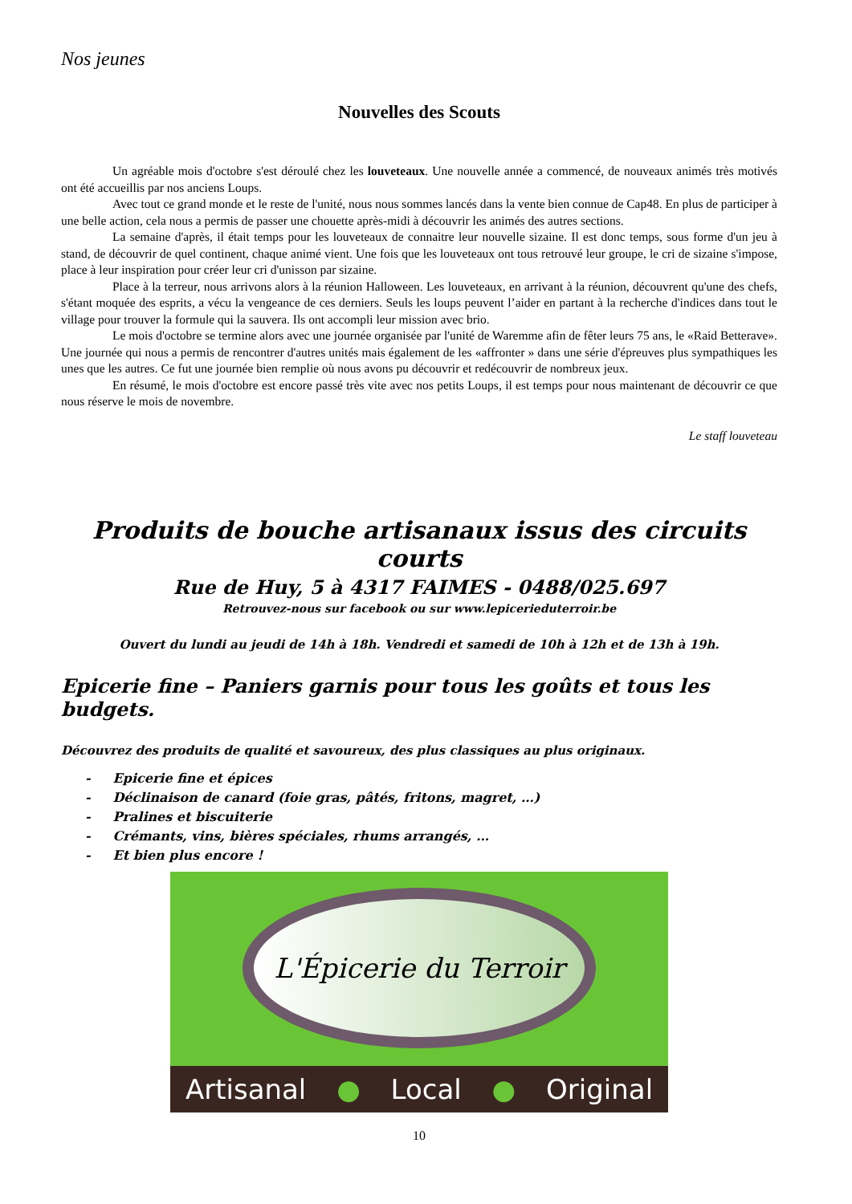Nos jeunes
Nouvelles des Scouts
Un agréable mois d'octobre s'est déroulé chez les louveteaux. Une nouvelle année a commencé, de nouveaux animés très motivés ont été accueillis par nos anciens Loups.
Avec tout ce grand monde et le reste de l'unité, nous nous sommes lancés dans la vente bien connue de Cap48. En plus de participer à une belle action, cela nous a permis de passer une chouette après-midi à découvrir les animés des autres sections.
La semaine d'après, il était temps pour les louveteaux de connaitre leur nouvelle sizaine. Il est donc temps, sous forme d'un jeu à stand, de découvrir de quel continent, chaque animé vient. Une fois que les louveteaux ont tous retrouvé leur groupe, le cri de sizaine s'impose, place à leur inspiration pour créer leur cri d'unisson par sizaine.
Place à la terreur, nous arrivons alors à la réunion Halloween. Les louveteaux, en arrivant à la réunion, découvrent qu'une des chefs, s'étant moquée des esprits, a vécu la vengeance de ces derniers. Seuls les loups peuvent l’aider en partant à la recherche d'indices dans tout le village pour trouver la formule qui la sauvera. Ils ont accompli leur mission avec brio.
Le mois d'octobre se termine alors avec une journée organisée par l'unité de Waremme afin de fêter leurs 75 ans, le «Raid Betterave». Une journée qui nous a permis de rencontrer d'autres unités mais également de les «affronter » dans une série d'épreuves plus sympathiques les unes que les autres. Ce fut une journée bien remplie où nous avons pu découvrir et redécouvrir de nombreux jeux.
En résumé, le mois d'octobre est encore passé très vite avec nos petits Loups, il est temps pour nous maintenant de découvrir ce que nous réserve le mois de novembre.
Le staff louveteau
Produits de bouche artisanaux issus des circuits courts
Rue de Huy, 5 à 4317 FAIMES - 0488/025.697
Retrouvez-nous sur facebook ou sur www.lepicerieduterroir.be
Ouvert du lundi au jeudi de 14h à 18h. Vendredi et samedi de 10h à 12h et de 13h à 19h.
Epicerie fine – Paniers garnis pour tous les goûts et tous les budgets.
Découvrez des produits de qualité et savoureux, des plus classiques au plus originaux.
- Epicerie fine et épices
- Déclinaison de canard (foie gras, pâtés, fritons, magret, …)
- Pralines et biscuiterie
- Crémants, vins, bières spéciales, rhums arrangés, …
- Et bien plus encore !
L'Épicerie du Terroir
Artisanal ● Local ● Original
10